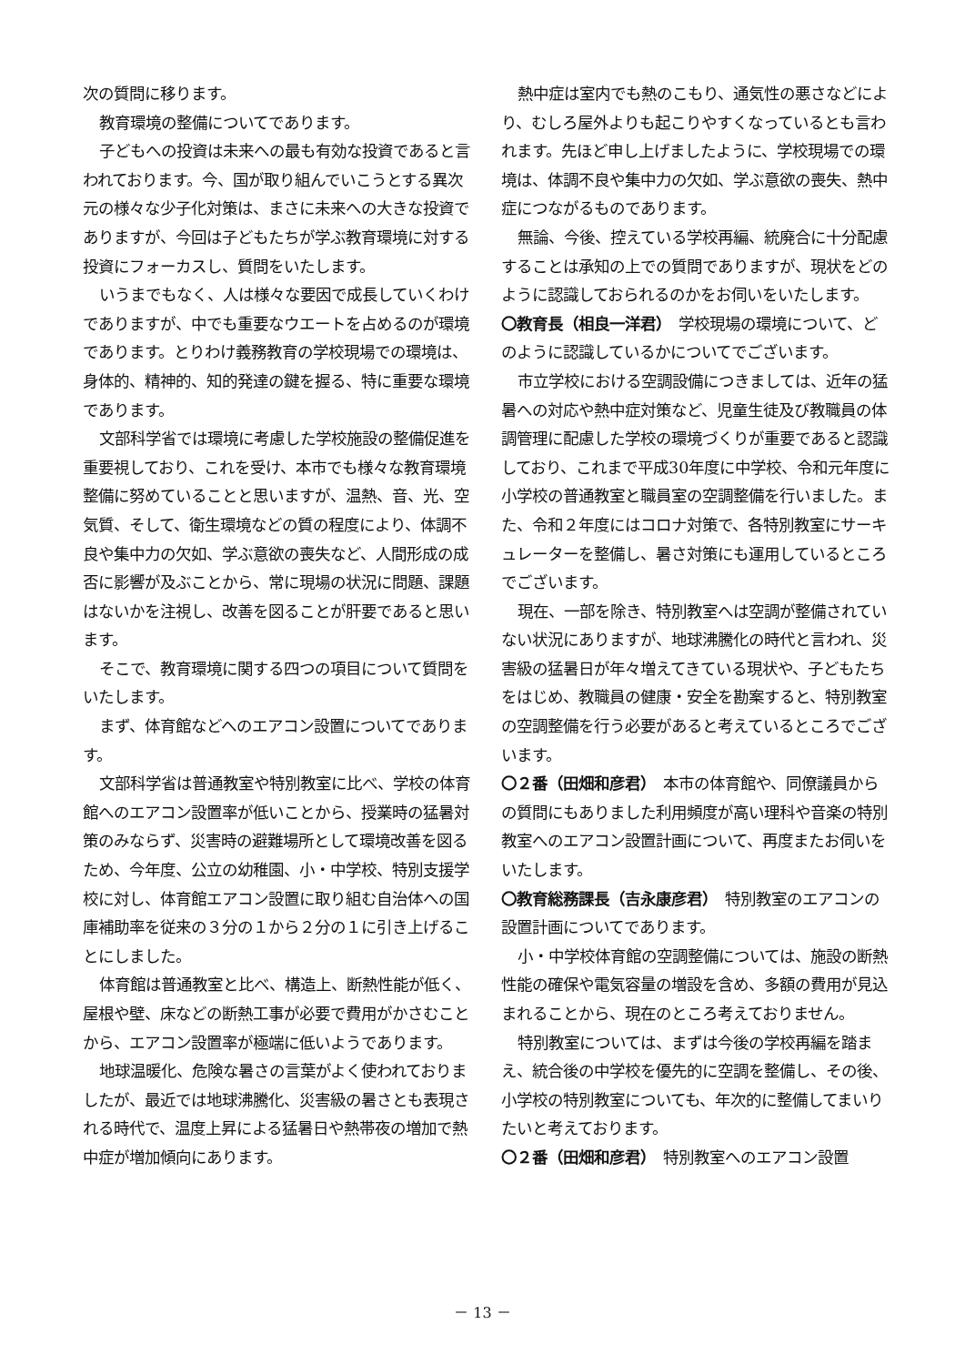次の質問に移ります。
教育環境の整備についてであります。
子どもへの投資は未来への最も有効な投資であると言われております。今、国が取り組んでいこうとする異次元の様々な少子化対策は、まさに未来への大きな投資でありますが、今回は子どもたちが学ぶ教育環境に対する投資にフォーカスし、質問をいたします。
いうまでもなく、人は様々な要因で成長していくわけでありますが、中でも重要なウエートを占めるのが環境であります。とりわけ義務教育の学校現場での環境は、身体的、精神的、知的発達の鍵を握る、特に重要な環境であります。
文部科学省では環境に考慮した学校施設の整備促進を重要視しており、これを受け、本市でも様々な教育環境整備に努めていることと思いますが、温熱、音、光、空気質、そして、衛生環境などの質の程度により、体調不良や集中力の欠如、学ぶ意欲の喪失など、人間形成の成否に影響が及ぶことから、常に現場の状況に問題、課題はないかを注視し、改善を図ることが肝要であると思います。
そこで、教育環境に関する四つの項目について質問をいたします。
まず、体育館などへのエアコン設置についてであります。
文部科学省は普通教室や特別教室に比べ、学校の体育館へのエアコン設置率が低いことから、授業時の猛暑対策のみならず、災害時の避難場所として環境改善を図るため、今年度、公立の幼稚園、小・中学校、特別支援学校に対し、体育館エアコン設置に取り組む自治体への国庫補助率を従来の３分の１から２分の１に引き上げることにしました。
体育館は普通教室と比べ、構造上、断熱性能が低く、屋根や壁、床などの断熱工事が必要で費用がかさむことから、エアコン設置率が極端に低いようであります。
地球温暖化、危険な暑さの言葉がよく使われておりましたが、最近では地球沸騰化、災害級の暑さとも表現される時代で、温度上昇による猛暑日や熱帯夜の増加で熱中症が増加傾向にあります。
熱中症は室内でも熱のこもり、通気性の悪さなどにより、むしろ屋外よりも起こりやすくなっているとも言われます。先ほど申し上げましたように、学校現場での環境は、体調不良や集中力の欠如、学ぶ意欲の喪失、熱中症につながるものであります。
無論、今後、控えている学校再編、統廃合に十分配慮することは承知の上での質問でありますが、現状をどのように認識しておられるのかをお伺いをいたします。
〇教育長（相良一洋君）　学校現場の環境について、どのように認識しているかについてでございます。
市立学校における空調設備につきましては、近年の猛暑への対応や熱中症対策など、児童生徒及び教職員の体調管理に配慮した学校の環境づくりが重要であると認識しており、これまで平成30年度に中学校、令和元年度に小学校の普通教室と職員室の空調整備を行いました。また、令和２年度にはコロナ対策で、各特別教室にサーキュレーターを整備し、暑さ対策にも運用しているところでございます。
現在、一部を除き、特別教室へは空調が整備されていない状況にありますが、地球沸騰化の時代と言われ、災害級の猛暑日が年々増えてきている現状や、子どもたちをはじめ、教職員の健康・安全を勘案すると、特別教室の空調整備を行う必要があると考えているところでございます。
〇２番（田畑和彦君）　本市の体育館や、同僚議員からの質問にもありました利用頻度が高い理科や音楽の特別教室へのエアコン設置計画について、再度またお伺いをいたします。
〇教育総務課長（吉永康彦君）　特別教室のエアコンの設置計画についてであります。
小・中学校体育館の空調整備については、施設の断熱性能の確保や電気容量の増設を含め、多額の費用が見込まれることから、現在のところ考えておりません。
特別教室については、まずは今後の学校再編を踏まえ、統合後の中学校を優先的に空調を整備し、その後、小学校の特別教室についても、年次的に整備してまいりたいと考えております。
〇２番（田畑和彦君）　特別教室へのエアコン設置
－ 13 －